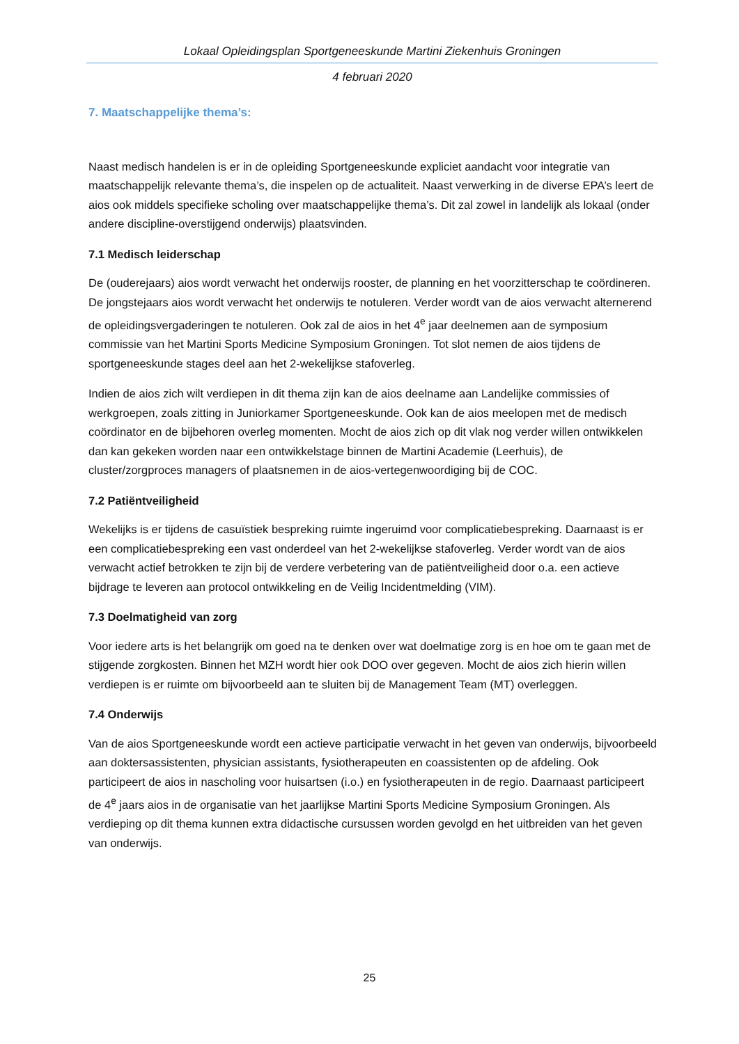Lokaal Opleidingsplan Sportgeneeskunde Martini Ziekenhuis Groningen
4 februari 2020
7. Maatschappelijke thema’s:
Naast medisch handelen is er in de opleiding Sportgeneeskunde expliciet aandacht voor integratie van maatschappelijk relevante thema’s, die inspelen op de actualiteit. Naast verwerking in de diverse EPA’s leert de aios ook middels specifieke scholing over maatschappelijke thema’s. Dit zal zowel in landelijk als lokaal (onder andere discipline-overstijgend onderwijs) plaatsvinden.
7.1 Medisch leiderschap
De (ouderejaars) aios wordt verwacht het onderwijs rooster, de planning en het voorzitterschap te coördineren. De jongstejaars aios wordt verwacht het onderwijs te notuleren. Verder wordt van de aios verwacht alternerend de opleidingsvergaderingen te notuleren. Ook zal de aios in het 4<sup>e</sup> jaar deelnemen aan de symposium commissie van het Martini Sports Medicine Symposium Groningen. Tot slot nemen de aios tijdens de sportgeneeskunde stages deel aan het 2-wekelijkse stafoverleg.
Indien de aios zich wilt verdiepen in dit thema zijn kan de aios deelname aan Landelijke commissies of werkgroepen, zoals zitting in Juniorkamer Sportgeneeskunde. Ook kan de aios meelopen met de medisch coördinator en de bijbehoren overleg momenten. Mocht de aios zich op dit vlak nog verder willen ontwikkelen dan kan gekeken worden naar een ontwikkelstage binnen de Martini Academie (Leerhuis), de cluster/zorgproces managers of plaatsnemen in de aios-vertegenwoordiging bij de COC.
7.2 Patiëntveiligheid
Wekelijks is er tijdens de casuïstiek bespreking ruimte ingeruimd voor complicatiebespreking. Daarnaast is er een complicatiebespreking een vast onderdeel van het 2-wekelijkse stafoverleg. Verder wordt van de aios verwacht actief betrokken te zijn bij de verdere verbetering van de patiëntveiligheid door o.a. een actieve bijdrage te leveren aan protocol ontwikkeling en de Veilig Incidentmelding (VIM).
7.3 Doelmatigheid van zorg
Voor iedere arts is het belangrijk om goed na te denken over wat doelmatige zorg is en hoe om te gaan met de stijgende zorgkosten. Binnen het MZH wordt hier ook DOO over gegeven. Mocht de aios zich hierin willen verdiepen is er ruimte om bijvoorbeeld aan te sluiten bij de Management Team (MT) overleggen.
7.4 Onderwijs
Van de aios Sportgeneeskunde wordt een actieve participatie verwacht in het geven van onderwijs, bijvoorbeeld aan doktersassistenten, physician assistants, fysiotherapeuten en coassistenten op de afdeling. Ook participeert de aios in nascholing voor huisartsen (i.o.) en fysiotherapeuten in de regio. Daarnaast participeert de 4<sup>e</sup> jaars aios in de organisatie van het jaarlijkse Martini Sports Medicine Symposium Groningen. Als verdieping op dit thema kunnen extra didactische cursussen worden gevolgd en het uitbreiden van het geven van onderwijs.
25